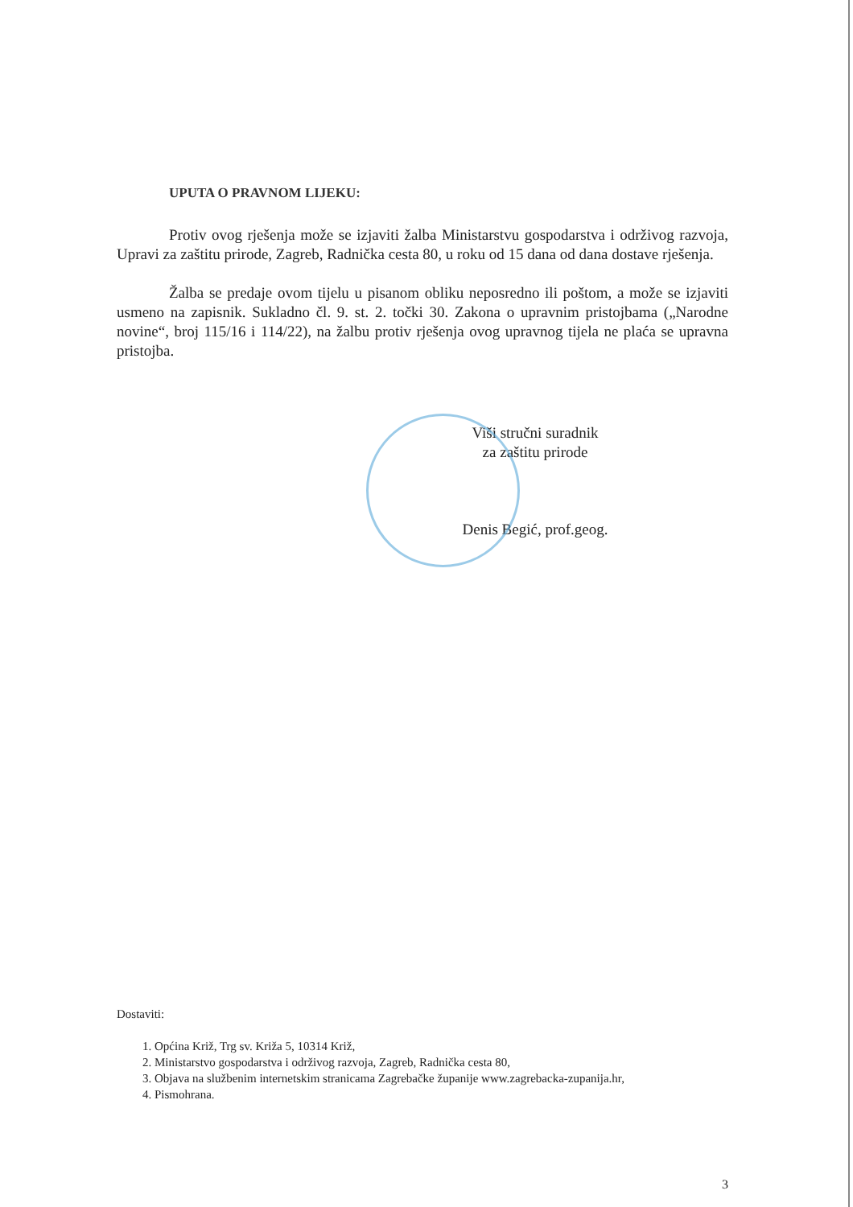UPUTA O PRAVNOM LIJEKU:
Protiv ovog rješenja može se izjaviti žalba Ministarstvu gospodarstva i održivog razvoja, Upravi za zaštitu prirode, Zagreb, Radnička cesta 80, u roku od 15 dana od dana dostave rješenja.
Žalba se predaje ovom tijelu u pisanom obliku neposredno ili poštom, a može se izjaviti usmeno na zapisnik. Sukladno čl. 9. st. 2. točki 30. Zakona o upravnim pristojbama („Narodne novine“, broj 115/16 i 114/22), na žalbu protiv rješenja ovog upravnog tijela ne plaća se upravna pristojba.
Viši stručni suradnik
za zaštitu prirode
Denis Begić, prof.geog.
Dostaviti:
1. Općina Križ, Trg sv. Križa 5, 10314 Križ,
2. Ministarstvo gospodarstva i održivog razvoja, Zagreb, Radnička cesta 80,
3. Objava na službenim internetskim stranicama Zagrebačke županije www.zagrebacka-zupanija.hr,
4. Pismohrana.
3